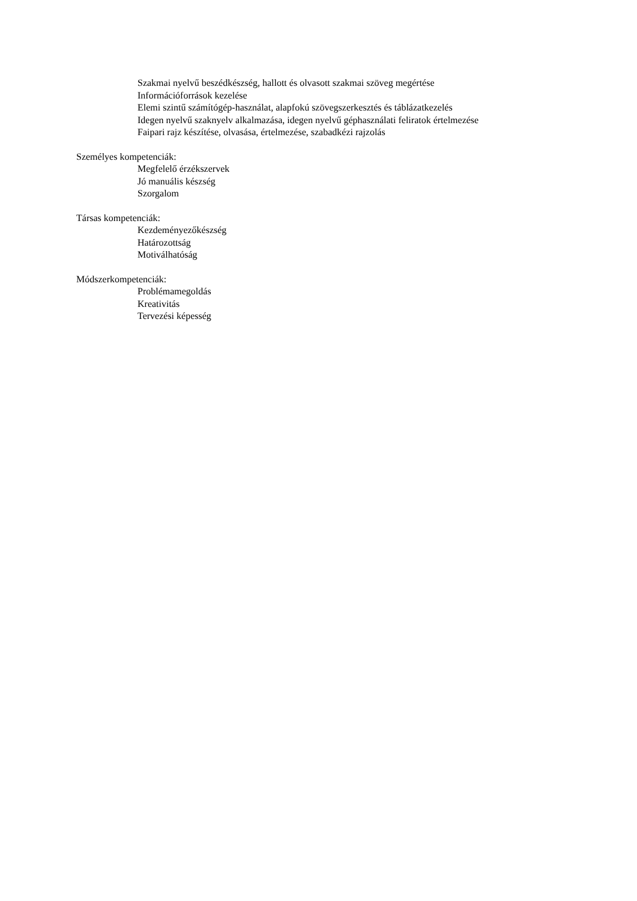Szakmai nyelvű beszédkészség, hallott és olvasott szakmai szöveg megértése
Információforrások kezelése
Elemi szintű számítógép-használat, alapfokú szövegszerkesztés és táblázatkezelés
Idegen nyelvű szaknyelv alkalmazása, idegen nyelvű géphasználati feliratok értelmezése
Faipari rajz készítése, olvasása, értelmezése, szabadkézi rajzolás
Személyes kompetenciák:
Megfelelő érzékszervek
Jó manuális készség
Szorgalom
Társas kompetenciák:
Kezdeményezőkészség
Határozottság
Motiválhatóság
Módszerkompetenciák:
Problémamegoldás
Kreativitás
Tervezési képesség